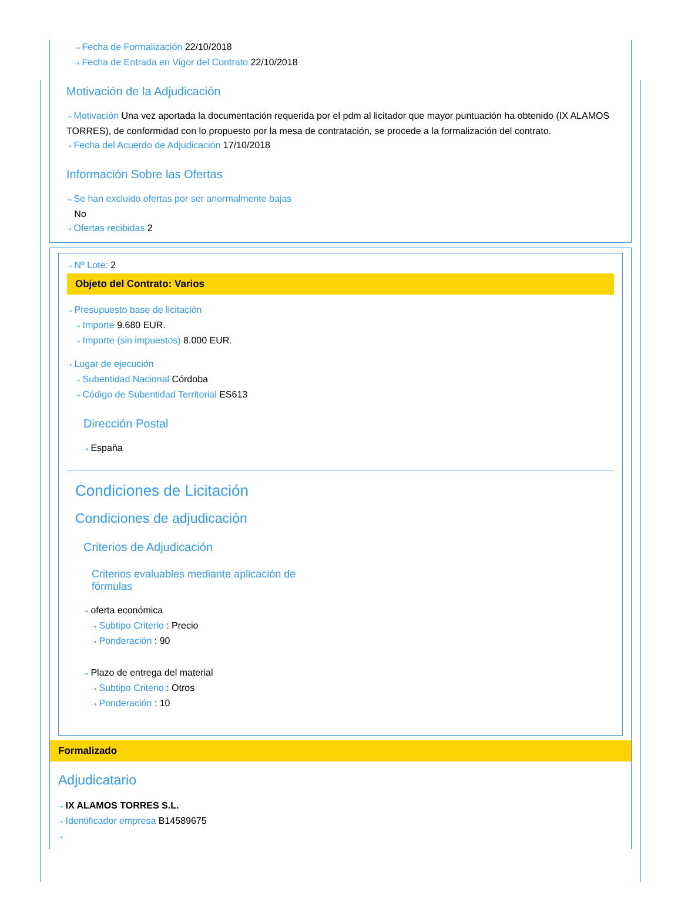⇢ Fecha de Formalización 22/10/2018
⇢ Fecha de Entrada en Vigor del Contrato 22/10/2018
Motivación de la Adjudicación
⇢ Motivación Una vez aportada la documentación requerida por el pdm al licitador que mayor puntuación ha obtenido (IX ALAMOS TORRES), de conformidad con lo propuesto por la mesa de contratación, se procede a la formalización del contrato.
⇢ Fecha del Acuerdo de Adjudicación 17/10/2018
Información Sobre las Ofertas
⇢ Se han excluido ofertas por ser anormalmente bajas
No
⇢ Ofertas recibidas 2
⇢ Nº Lote: 2
Objeto del Contrato: Varios
⇢ Presupuesto base de licitación
⇢ Importe 9.680 EUR.
⇢ Importe (sin impuestos) 8.000 EUR.
⇢ Lugar de ejecución
⇢ Subentidad Nacional Córdoba
⇢ Código de Subentidad Territorial ES613
Dirección Postal
⇢ España
Condiciones de Licitación
Condiciones de adjudicación
Criterios de Adjudicación
Criterios evaluables mediante aplicación de fórmulas
⇢ oferta económica
⇢ Subtipo Criterio : Precio
⇢ Ponderación : 90
⇢ Plazo de entrega del material
⇢ Subtipo Criterio : Otros
⇢ Ponderación : 10
Formalizado
Adjudicatario
⇢ IX ALAMOS TORRES S.L.
⇢ Identificador empresa B14589675
⇢